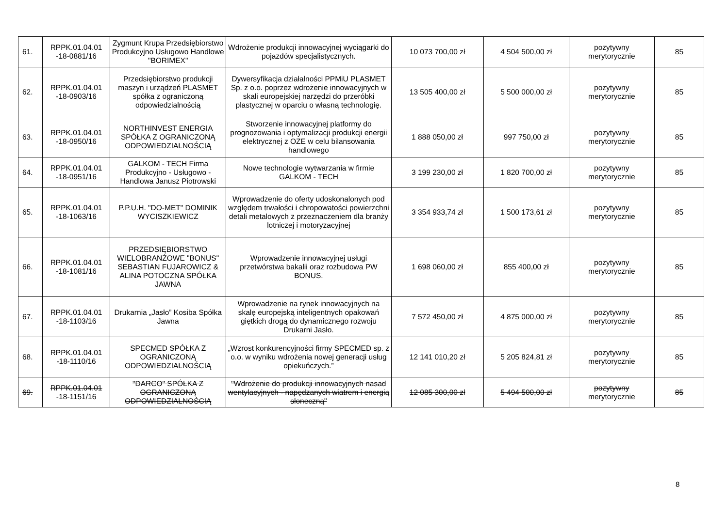| 61. | RPPK.01.04.01 -18-0881/16 | Zygmunt Krupa Przedsiębiorstwo Produkcyjno Usługowo Handlowe "BORIMEX" | Wdrożenie produkcji innowacyjnej wyciągarki do pojazdów specjalistycznych. | 10 073 700,00 zł | 4 504 500,00 zł | pozytywny merytorycznie | 85 |
| 62. | RPPK.01.04.01 -18-0903/16 | Przedsiębiorstwo produkcji maszyn i urządzeń PLASMET spółka z ograniczoną odpowiedzialnością | Dywersyfikacja działalności PPMiU PLASMET Sp. z o.o. poprzez wdrożenie innowacyjnych w skali europejskiej narzędzi do przeróbki plastycznej w oparciu o własną technologię. | 13 505 400,00 zł | 5 500 000,00 zł | pozytywny merytorycznie | 85 |
| 63. | RPPK.01.04.01 -18-0950/16 | NORTHINVEST ENERGIA SPÓŁKA Z OGRANICZONĄ ODPOWIEDZIALNOŚCIĄ | Stworzenie innowacyjnej platformy do prognozowania i optymalizacji produkcji energii elektrycznej z OZE w celu bilansowania handlowego | 1 888 050,00 zł | 997 750,00 zł | pozytywny merytorycznie | 85 |
| 64. | RPPK.01.04.01 -18-0951/16 | GALKOM - TECH Firma Produkcyjno - Usługowo - Handlowa Janusz Piotrowski | Nowe technologie wytwarzania w firmie GALKOM - TECH | 3 199 230,00 zł | 1 820 700,00 zł | pozytywny merytorycznie | 85 |
| 65. | RPPK.01.04.01 -18-1063/16 | P.P.U.H. "DO-MET" DOMINIK WYCISZKIEWICZ | Wprowadzenie do oferty udoskonalonych pod względem trwałości i chropowatości powierzchni detali metalowych z przeznaczeniem dla branży lotniczej i motoryzacyjnej | 3 354 933,74 zł | 1 500 173,61 zł | pozytywny merytorycznie | 85 |
| 66. | RPPK.01.04.01 -18-1081/16 | PRZEDSIĘBIORSTWO WIELOBRANŻOWE "BONUS" SEBASTIAN FUJAROWICZ & ALINA POTOCZNA SPÓŁKA JAWNA | Wprowadzenie innowacyjnej usługi przetwórstwa bakalii oraz rozbudowa PW BONUS. | 1 698 060,00 zł | 855 400,00 zł | pozytywny merytorycznie | 85 |
| 67. | RPPK.01.04.01 -18-1103/16 | Drukarnia „Jasło” Kosiba Spółka Jawna | Wprowadzenie na rynek innowacyjnych na skalę europejską inteligentnych opakowań giętkich drogą do dynamicznego rozwoju Drukarni Jasło. | 7 572 450,00 zł | 4 875 000,00 zł | pozytywny merytorycznie | 85 |
| 68. | RPPK.01.04.01 -18-1110/16 | SPECMED SPÓŁKA Z OGRANICZONĄ ODPOWIEDZIALNOŚCIĄ | „Wzrost konkurencyjności firmy SPECMED sp. z o.o. w wyniku wdrożenia nowej generacji usług opiekuńczych.” | 12 141 010,20 zł | 5 205 824,81 zł | pozytywny merytorycznie | 85 |
| 69. | RPPK.01.04.01 -18-1151/16 | "DARCO" SPÓŁKA Z OGRANICZONĄ ODPOWIEDZIALNOŚCIĄ | "Wdrożenie do produkcji innowacyjnych nasad wentylacyjnych - napędzanych wiatrem i energią słoneczną" | 12 085 300,00 zł | 5 494 500,00 zł | pozytywny merytorycznie | 85 |
8